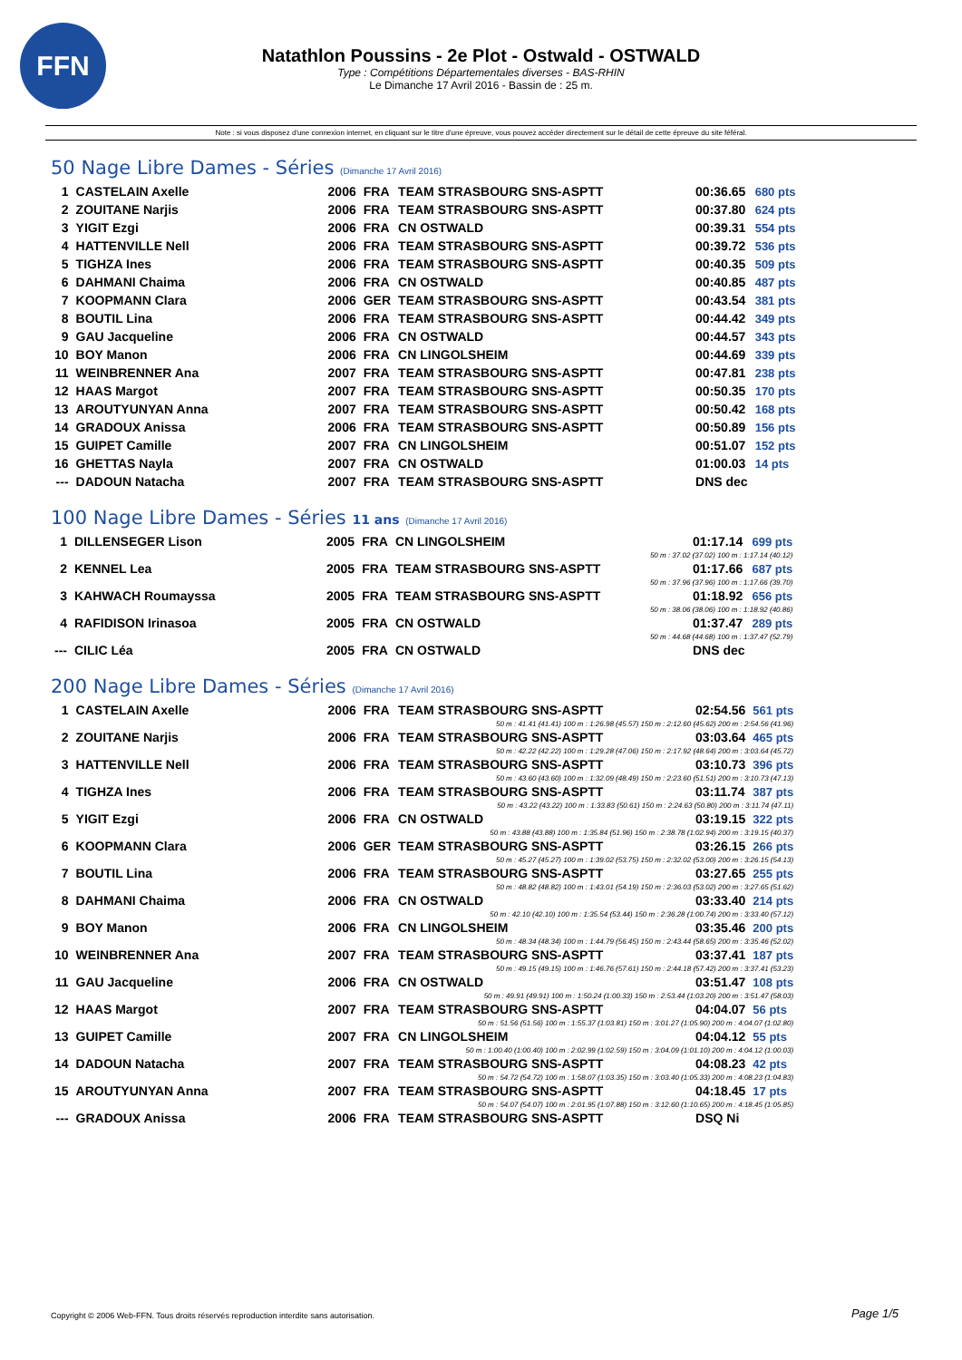FFN
Natathlon Poussins - 2e Plot - Ostwald - OSTWALD
Type : Compétitions Départementales diverses - BAS-RHIN
Le Dimanche 17 Avril 2016 - Bassin de : 25 m.
Note : si vous disposez d'une connexion internet, en cliquant sur le titre d'une épreuve, vous pouvez accéder directement sur le détail de cette épreuve du site féféral.
50 Nage Libre Dames - Séries (Dimanche 17 Avril 2016)
| 1 | CASTELAIN Axelle | 2006 | FRA | TEAM STRASBOURG SNS-ASPTT | 00:36.65 | 680 pts |
| 2 | ZOUITANE Narjis | 2006 | FRA | TEAM STRASBOURG SNS-ASPTT | 00:37.80 | 624 pts |
| 3 | YIGIT Ezgi | 2006 | FRA | CN OSTWALD | 00:39.31 | 554 pts |
| 4 | HATTENVILLE Nell | 2006 | FRA | TEAM STRASBOURG SNS-ASPTT | 00:39.72 | 536 pts |
| 5 | TIGHZA Ines | 2006 | FRA | TEAM STRASBOURG SNS-ASPTT | 00:40.35 | 509 pts |
| 6 | DAHMANI Chaima | 2006 | FRA | CN OSTWALD | 00:40.85 | 487 pts |
| 7 | KOOPMANN Clara | 2006 | GER | TEAM STRASBOURG SNS-ASPTT | 00:43.54 | 381 pts |
| 8 | BOUTIL Lina | 2006 | FRA | TEAM STRASBOURG SNS-ASPTT | 00:44.42 | 349 pts |
| 9 | GAU Jacqueline | 2006 | FRA | CN OSTWALD | 00:44.57 | 343 pts |
| 10 | BOY Manon | 2006 | FRA | CN LINGOLSHEIM | 00:44.69 | 339 pts |
| 11 | WEINBRENNER Ana | 2007 | FRA | TEAM STRASBOURG SNS-ASPTT | 00:47.81 | 238 pts |
| 12 | HAAS Margot | 2007 | FRA | TEAM STRASBOURG SNS-ASPTT | 00:50.35 | 170 pts |
| 13 | AROUTYUNYAN Anna | 2007 | FRA | TEAM STRASBOURG SNS-ASPTT | 00:50.42 | 168 pts |
| 14 | GRADOUX Anissa | 2006 | FRA | TEAM STRASBOURG SNS-ASPTT | 00:50.89 | 156 pts |
| 15 | GUIPET Camille | 2007 | FRA | CN LINGOLSHEIM | 00:51.07 | 152 pts |
| 16 | GHETTAS Nayla | 2007 | FRA | CN OSTWALD | 01:00.03 | 14 pts |
| --- | DADOUN Natacha | 2007 | FRA | TEAM STRASBOURG SNS-ASPTT | DNS dec | |
100 Nage Libre Dames - Séries 11 ans (Dimanche 17 Avril 2016)
| 1 | DILLENSEGER Lison | 2005 | FRA | CN LINGOLSHEIM | 01:17.14 | 699 pts |
| 50 m : 37.02 (37.02) 100 m : 1:17.14 (40.12) | | | | | | |
| 2 | KENNEL Lea | 2005 | FRA | TEAM STRASBOURG SNS-ASPTT | 01:17.66 | 687 pts |
| 50 m : 37.96 (37.96) 100 m : 1:17.66 (39.70) | | | | | | |
| 3 | KAHWACH Roumayssa | 2005 | FRA | TEAM STRASBOURG SNS-ASPTT | 01:18.92 | 656 pts |
| 50 m : 38.06 (38.06) 100 m : 1:18.92 (40.86) | | | | | | |
| 4 | RAFIDISON Irinasoa | 2005 | FRA | CN OSTWALD | 01:37.47 | 289 pts |
| 50 m : 44.68 (44.68) 100 m : 1:37.47 (52.79) | | | | | | |
| --- | CILIC Léa | 2005 | FRA | CN OSTWALD | DNS dec | |
200 Nage Libre Dames - Séries (Dimanche 17 Avril 2016)
| 1 | CASTELAIN Axelle | 2006 | FRA | TEAM STRASBOURG SNS-ASPTT | 02:54.56 | 561 pts |
| 50 m : 41.41 (41.41) 100 m : 1:26.98 (45.57) 150 m : 2:12.60 (45.62) 200 m : 2:54.56 (41.96) | | | | | | |
| 2 | ZOUITANE Narjis | 2006 | FRA | TEAM STRASBOURG SNS-ASPTT | 03:03.64 | 465 pts |
| 50 m : 42.22 (42.22) 100 m : 1:29.28 (47.06) 150 m : 2:17.92 (48.64) 200 m : 3:03.64 (45.72) | | | | | | |
| 3 | HATTENVILLE Nell | 2006 | FRA | TEAM STRASBOURG SNS-ASPTT | 03:10.73 | 396 pts |
| 50 m : 43.60 (43.60) 100 m : 1:32.09 (48.49) 150 m : 2:23.60 (51.51) 200 m : 3:10.73 (47.13) | | | | | | |
| 4 | TIGHZA Ines | 2006 | FRA | TEAM STRASBOURG SNS-ASPTT | 03:11.74 | 387 pts |
| 50 m : 43.22 (43.22) 100 m : 1:33.83 (50.61) 150 m : 2:24.63 (50.80) 200 m : 3:11.74 (47.11) | | | | | | |
| 5 | YIGIT Ezgi | 2006 | FRA | CN OSTWALD | 03:19.15 | 322 pts |
| 50 m : 43.88 (43.88) 100 m : 1:35.84 (51.96) 150 m : 2:38.78 (1:02.94) 200 m : 3:19.15 (40.37) | | | | | | |
| 6 | KOOPMANN Clara | 2006 | GER | TEAM STRASBOURG SNS-ASPTT | 03:26.15 | 266 pts |
| 50 m : 45.27 (45.27) 100 m : 1:39.02 (53.75) 150 m : 2:32.02 (53.00) 200 m : 3:26.15 (54.13) | | | | | | |
| 7 | BOUTIL Lina | 2006 | FRA | TEAM STRASBOURG SNS-ASPTT | 03:27.65 | 255 pts |
| 50 m : 48.82 (48.82) 100 m : 1:43.01 (54.19) 150 m : 2:36.03 (53.02) 200 m : 3:27.65 (51.62) | | | | | | |
| 8 | DAHMANI Chaima | 2006 | FRA | CN OSTWALD | 03:33.40 | 214 pts |
| 50 m : 42.10 (42.10) 100 m : 1:35.54 (53.44) 150 m : 2:36.28 (1:00.74) 200 m : 3:33.40 (57.12) | | | | | | |
| 9 | BOY Manon | 2006 | FRA | CN LINGOLSHEIM | 03:35.46 | 200 pts |
| 50 m : 48.34 (48.34) 100 m : 1:44.79 (56.45) 150 m : 2:43.44 (58.65) 200 m : 3:35.46 (52.02) | | | | | | |
| 10 | WEINBRENNER Ana | 2007 | FRA | TEAM STRASBOURG SNS-ASPTT | 03:37.41 | 187 pts |
| 50 m : 49.15 (49.15) 100 m : 1:46.76 (57.61) 150 m : 2:44.18 (57.42) 200 m : 3:37.41 (53.23) | | | | | | |
| 11 | GAU Jacqueline | 2006 | FRA | CN OSTWALD | 03:51.47 | 108 pts |
| 50 m : 49.91 (49.91) 100 m : 1:50.24 (1:00.33) 150 m : 2:53.44 (1:03.20) 200 m : 3:51.47 (58.03) | | | | | | |
| 12 | HAAS Margot | 2007 | FRA | TEAM STRASBOURG SNS-ASPTT | 04:04.07 | 56 pts |
| 50 m : 51.56 (51.56) 100 m : 1:55.37 (1:03.81) 150 m : 3:01.27 (1:05.90) 200 m : 4:04.07 (1:02.80) | | | | | | |
| 13 | GUIPET Camille | 2007 | FRA | CN LINGOLSHEIM | 04:04.12 | 55 pts |
| 50 m : 1:00.40 (1:00.40) 100 m : 2:02.99 (1:02.59) 150 m : 3:04.09 (1:01.10) 200 m : 4:04.12 (1:00.03) | | | | | | |
| 14 | DADOUN Natacha | 2007 | FRA | TEAM STRASBOURG SNS-ASPTT | 04:08.23 | 42 pts |
| 50 m : 54.72 (54.72) 100 m : 1:58.07 (1:03.35) 150 m : 3:03.40 (1:05.33) 200 m : 4:08.23 (1:04.83) | | | | | | |
| 15 | AROUTYUNYAN Anna | 2007 | FRA | TEAM STRASBOURG SNS-ASPTT | 04:18.45 | 17 pts |
| 50 m : 54.07 (54.07) 100 m : 2:01.95 (1:07.88) 150 m : 3:12.60 (1:10.65) 200 m : 4:18.45 (1:05.85) | | | | | | |
| --- | GRADOUX Anissa | 2006 | FRA | TEAM STRASBOURG SNS-ASPTT | DSQ Ni | |
Copyright © 2006 Web-FFN. Tous droits réservés reproduction interdite sans autorisation.
Page 1/5